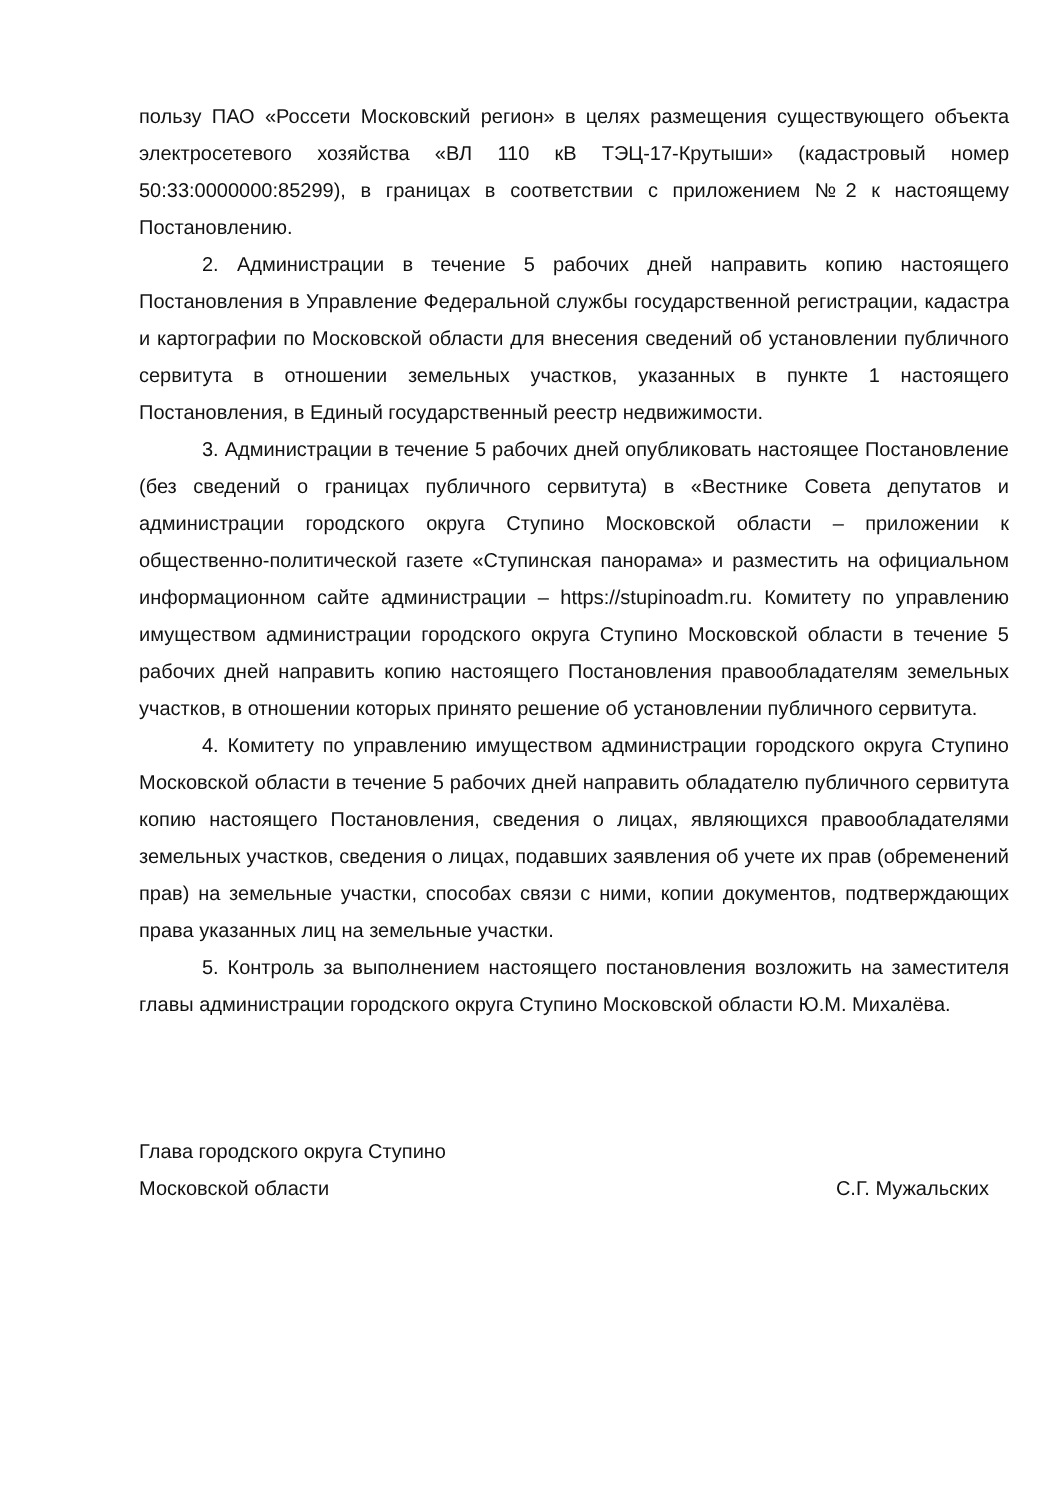пользу ПАО «Россети Московский регион» в целях размещения существующего объекта электросетевого хозяйства «ВЛ 110 кВ ТЭЦ-17-Крутыши» (кадастровый номер 50:33:0000000:85299), в границах в соответствии с приложением №2 к настоящему Постановлению.
2. Администрации в течение 5 рабочих дней направить копию настоящего Постановления в Управление Федеральной службы государственной регистрации, кадастра и картографии по Московской области для внесения сведений об установлении публичного сервитута в отношении земельных участков, указанных в пункте 1 настоящего Постановления, в Единый государственный реестр недвижимости.
3. Администрации в течение 5 рабочих дней опубликовать настоящее Постановление (без сведений о границах публичного сервитута) в «Вестнике Совета депутатов и администрации городского округа Ступино Московской области – приложении к общественно-политической газете «Ступинская панорама» и разместить на официальном информационном сайте администрации – https://stupinoadm.ru. Комитету по управлению имуществом администрации городского округа Ступино Московской области в течение 5 рабочих дней направить копию настоящего Постановления правообладателям земельных участков, в отношении которых принято решение об установлении публичного сервитута.
4. Комитету по управлению имуществом администрации городского округа Ступино Московской области в течение 5 рабочих дней направить обладателю публичного сервитута копию настоящего Постановления, сведения о лицах, являющихся правообладателями земельных участков, сведения о лицах, подавших заявления об учете их прав (обременений прав) на земельные участки, способах связи с ними, копии документов, подтверждающих права указанных лиц на земельные участки.
5. Контроль за выполнением настоящего постановления возложить на заместителя главы администрации городского округа Ступино Московской области Ю.М. Михалёва.
Глава городского округа Ступино
Московской области С.Г. Мужальских